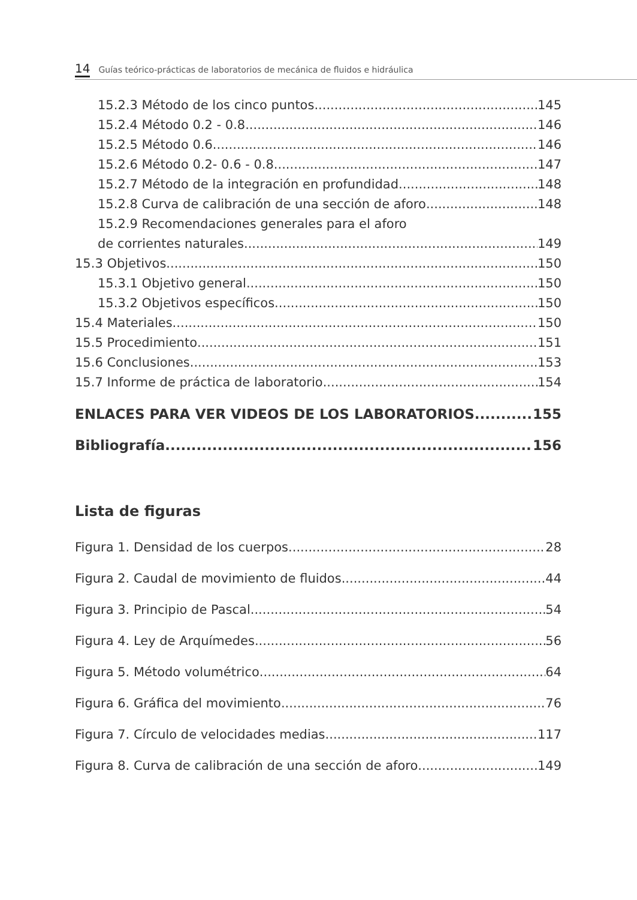14 Guías teórico-prácticas de laboratorios de mecánica de fluidos e hidráulica
15.2.3 Método de los cinco puntos 145
15.2.4 Método 0.2 - 0.8 146
15.2.5 Método 0.6 146
15.2.6 Método 0.2- 0.6 - 0.8 147
15.2.7 Método de la integración en profundidad 148
15.2.8 Curva de calibración de una sección de aforo 148
15.2.9 Recomendaciones generales para el aforo
de corrientes naturales 149
15.3 Objetivos 150
15.3.1 Objetivo general 150
15.3.2 Objetivos específicos 150
15.4 Materiales 150
15.5 Procedimiento 151
15.6 Conclusiones 153
15.7 Informe de práctica de laboratorio 154
ENLACES PARA VER VIDEOS DE LOS LABORATORIOS 155
Bibliografía 156
Lista de figuras
Figura 1. Densidad de los cuerpos 28
Figura 2. Caudal de movimiento de fluidos 44
Figura 3. Principio de Pascal 54
Figura 4. Ley de Arquímedes 56
Figura 5. Método volumétrico 64
Figura 6. Gráfica del movimiento 76
Figura 7. Círculo de velocidades medias 117
Figura 8. Curva de calibración de una sección de aforo 149